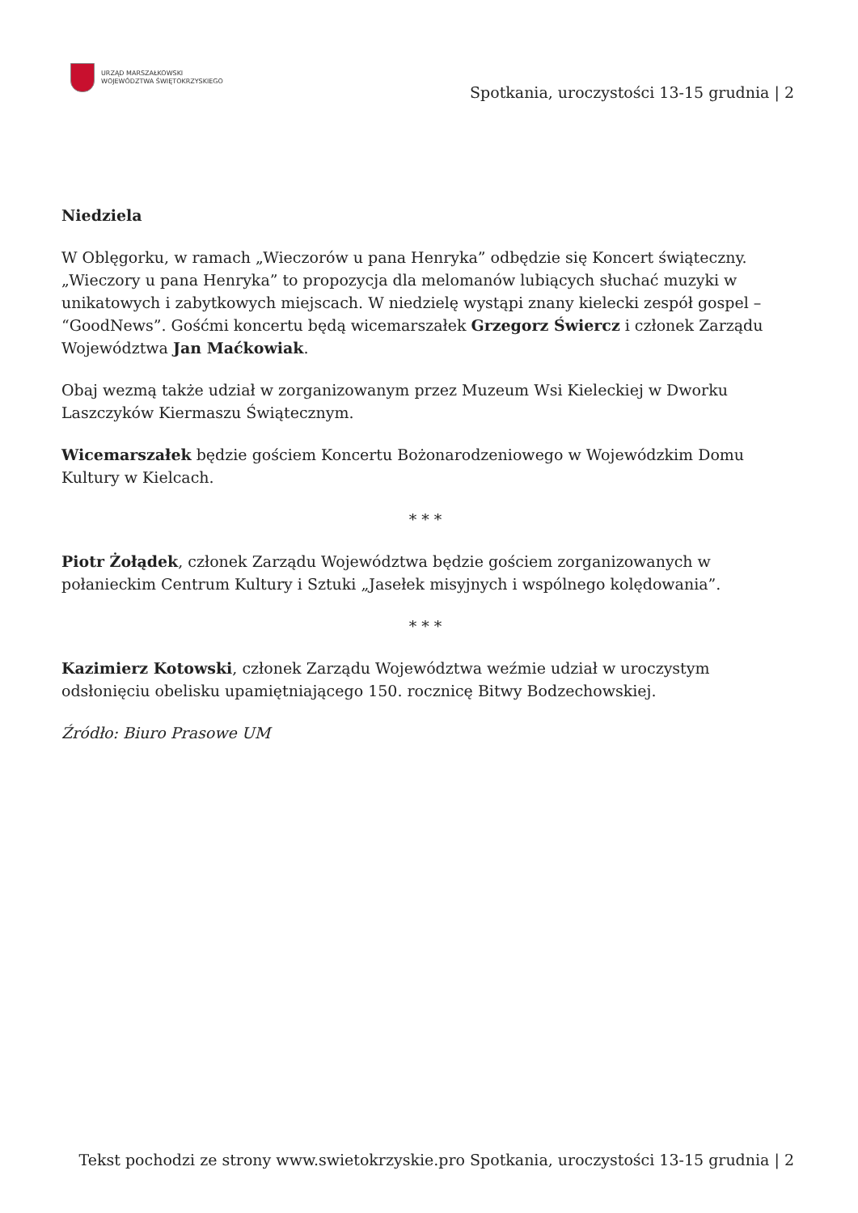URZĄD MARSZAŁKOWSKI
WOJEWÓDZTWA ŚWIĘTOKRZYSKIEGO
Spotkania, uroczystości 13-15 grudnia | 2
Niedziela
W Oblęgorku, w ramach „Wieczorów u pana Henryka” odbędzie się Koncert świąteczny. „Wieczory u pana Henryka” to propozycja dla melomanów lubiących słuchać muzyki w unikatowych i zabytkowych miejscach. W niedzielę wystąpi znany kielecki zespół gospel – “GoodNews”. Gośćmi koncertu będą wicemarszałek Grzegorz Świercz i członek Zarządu Województwa Jan Maćkowiak.
Obaj wezmą także udział w zorganizowanym przez Muzeum Wsi Kieleckiej w Dworku Laszczyków Kiermaszu Świątecznym.
Wicemarszałek będzie gościem Koncertu Bożonarodzeniowego w Wojewódzkim Domu Kultury w Kielcach.
* * *
Piotr Żołądek, członek Zarządu Województwa będzie gościem zorganizowanych w połanieckim Centrum Kultury i Sztuki „Jasełek misyjnych i wspólnego kolędowania”.
* * *
Kazimierz Kotowski, członek Zarządu Województwa weźmie udział w uroczystym odsłonięciu obelisku upamiętniającego 150. rocznicę Bitwy Bodzechowskiej.
Źródło: Biuro Prasowe UM
Tekst pochodzi ze strony www.swietokrzyskie.pro Spotkania, uroczystości 13-15 grudnia | 2